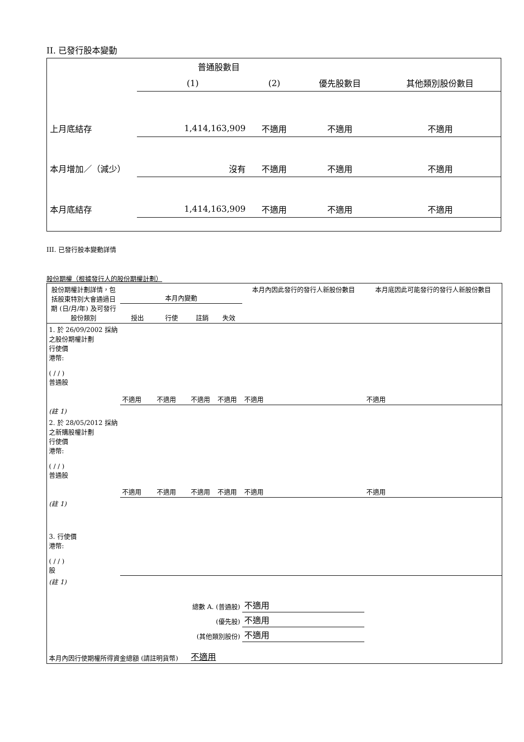II. 已發行股本變動
| | 普通股數目 | | | |
| | (1) | (2) | 優先股數目 | 其他類別股份數目 |
| 上月底結存 | 1,414,163,909 | 不適用 | 不適用 | 不適用 |
| 本月增加／（減少） | 沒有 | 不適用 | 不適用 | 不適用 |
| 本月底結存 | 1,414,163,909 | 不適用 | 不適用 | 不適用 |
III. 已發行股本變動詳情
股份期權（根據發行人的股份期權計劃）
| 股份期權計劃詳情，包括股東特別大會通過日期 (日/月/年) 及可發行股份類別 | 本月內變動 | | | | 本月內因此發行的發行人新股份數目 | 本月底因此可能發行的發行人新股份數目 |
| --- | --- | --- | --- | --- | --- | --- |
| | 授出 | 行使 | 註銷 | 失效 | | |
| 1. 於 26/09/2002 採納之股份期權計劃 行使價 港幣: ( / / ) 普通股 | 不適用 | 不適用 | 不適用 | 不適用 | 不適用 | 不適用 |
| (註 1) | | | | | | |
| 2. 於 28/05/2012 採納之新購股權計劃 行使價 港幣: ( / / ) 普通股 | 不適用 | 不適用 | 不適用 | 不適用 | 不適用 | 不適用 |
| (註 1) | | | | | | |
| 3. 行使價 港幣: ( / / ) 股 | | | | | | |
| (註 1) | | | | | | |
| 總數 A. (普通股) | | | | | 不適用 | |
| (優先股) | | | | | 不適用 | |
| (其他類別股份) | | | | | 不適用 | |
| 本月內因行使期權所得資金總額 (請註明貨幣) | | | 不適用 | | | |